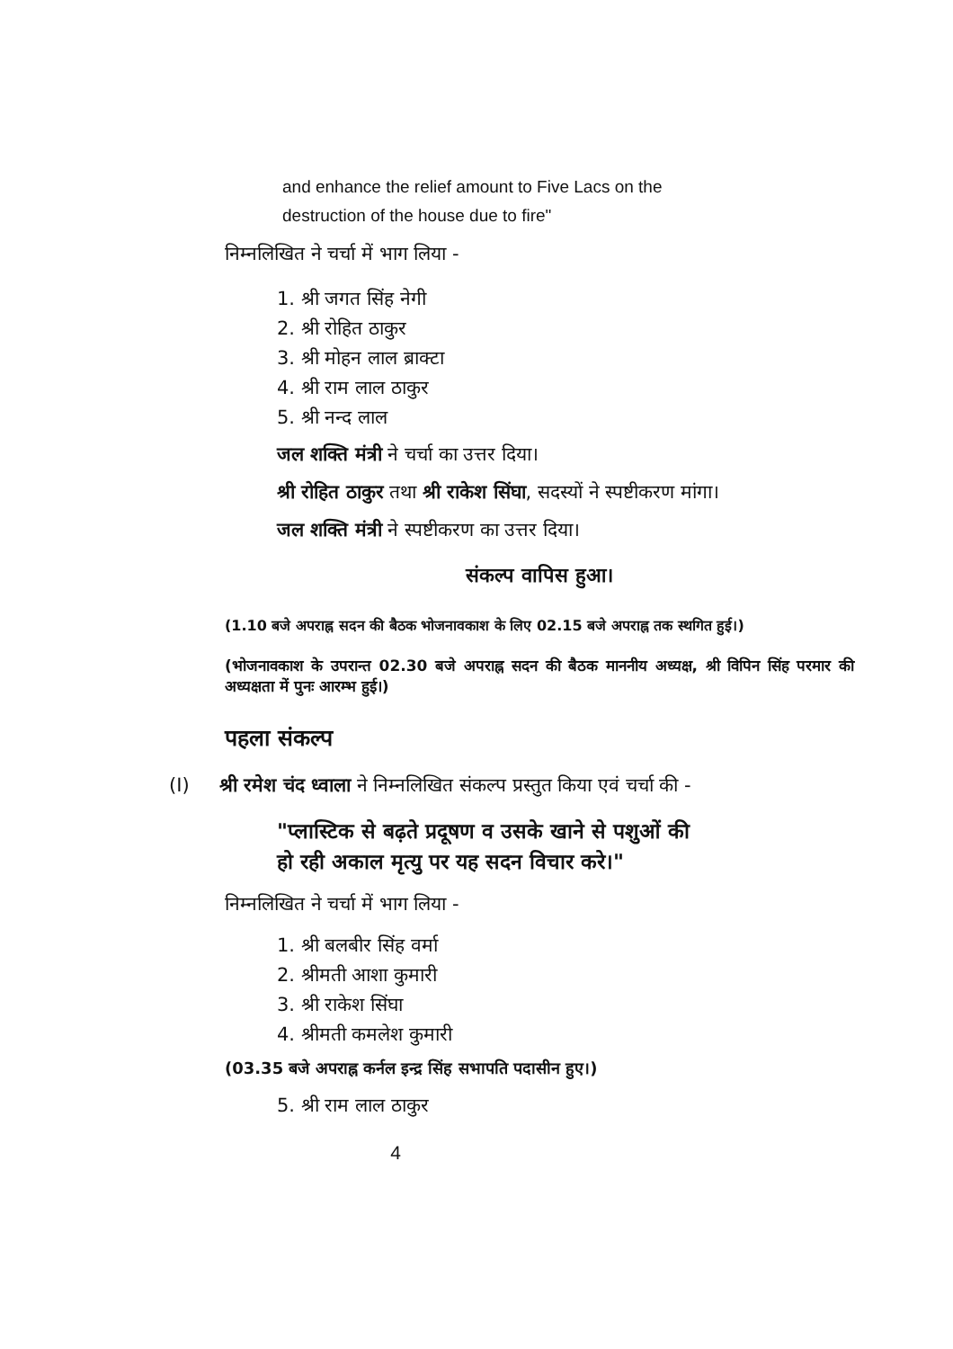and enhance the relief amount to Five Lacs on the destruction of the house due to fire"
निम्नलिखित ने चर्चा में भाग लिया -
1. श्री जगत सिंह नेगी
2. श्री रोहित ठाकुर
3. श्री मोहन लाल ब्राक्टा
4. श्री राम लाल ठाकुर
5. श्री नन्द लाल
जल शक्ति मंत्री ने चर्चा का उत्तर दिया।
श्री रोहित ठाकुर तथा श्री राकेश सिंघा, सदस्यों ने स्पष्टीकरण मांगा।
जल शक्ति मंत्री ने स्पष्टीकरण का उत्तर दिया।
संकल्प वापिस हुआ।
(1.10 बजे अपराह्न सदन की बैठक भोजनावकाश के लिए 02.15 बजे अपराह्न तक स्थगित हुई।)
(भोजनावकाश के उपरान्त 02.30 बजे अपराह्न सदन की बैठक माननीय अध्यक्ष, श्री विपिन सिंह परमार की अध्यक्षता में पुनः आरम्भ हुई।)
पहला संकल्प
(I) श्री रमेश चंद ध्वाला ने निम्नलिखित संकल्प प्रस्तुत किया एवं चर्चा की -
"प्लास्टिक से बढ़ते प्रदूषण व उसके खाने से पशुओं की
हो रही अकाल मृत्यु पर यह सदन विचार करे।"
निम्नलिखित ने चर्चा में भाग लिया -
1. श्री बलबीर सिंह वर्मा
2. श्रीमती आशा कुमारी
3. श्री राकेश सिंघा
4. श्रीमती कमलेश कुमारी
(03.35 बजे अपराह्न कर्नल इन्द्र सिंह सभापति पदासीन हुए।)
5. श्री राम लाल ठाकुर
4